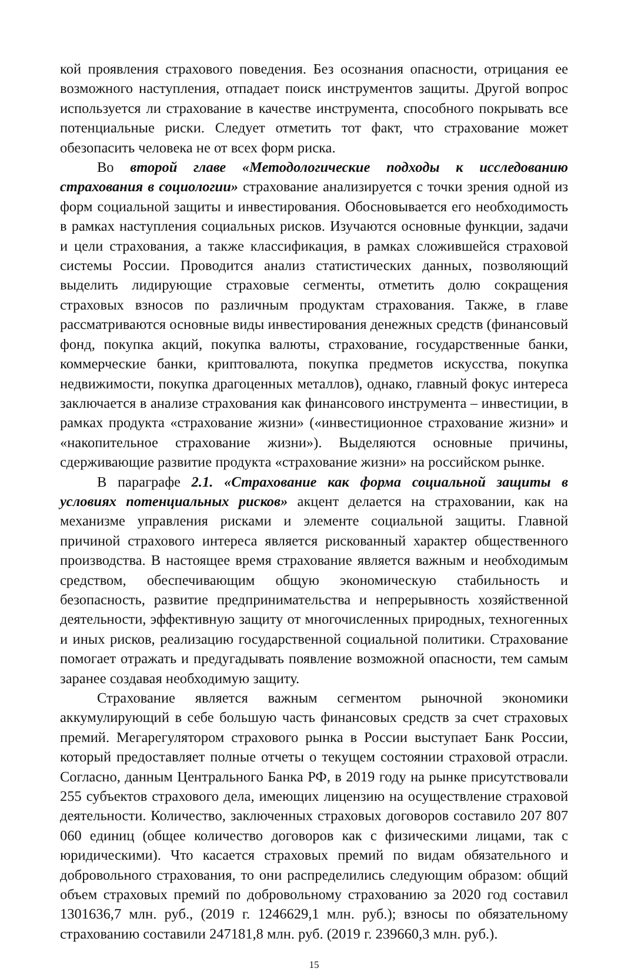кой проявления страхового поведения. Без осознания опасности, отрицания ее возможного наступления, отпадает поиск инструментов защиты. Другой вопрос используется ли страхование в качестве инструмента, способного покрывать все потенциальные риски. Следует отметить тот факт, что страхование может обезопасить человека не от всех форм риска.
Во второй главе «Методологические подходы к исследованию страхования в социологии» страхование анализируется с точки зрения одной из форм социальной защиты и инвестирования. Обосновывается его необходимость в рамках наступления социальных рисков. Изучаются основные функции, задачи и цели страхования, а также классификация, в рамках сложившейся страховой системы России. Проводится анализ статистических данных, позволяющий выделить лидирующие страховые сегменты, отметить долю сокращения страховых взносов по различным продуктам страхования. Также, в главе рассматриваются основные виды инвестирования денежных средств (финансовый фонд, покупка акций, покупка валюты, страхование, государственные банки, коммерческие банки, криптовалюта, покупка предметов искусства, покупка недвижимости, покупка драгоценных металлов), однако, главный фокус интереса заключается в анализе страхования как финансового инструмента – инвестиции, в рамках продукта «страхование жизни» («инвестиционное страхование жизни» и «накопительное страхование жизни»). Выделяются основные причины, сдерживающие развитие продукта «страхование жизни» на российском рынке.
В параграфе 2.1. «Страхование как форма социальной защиты в условиях потенциальных рисков» акцент делается на страховании, как на механизме управления рисками и элементе социальной защиты. Главной причиной страхового интереса является рискованный характер общественного производства. В настоящее время страхование является важным и необходимым средством, обеспечивающим общую экономическую стабильность и безопасность, развитие предпринимательства и непрерывность хозяйственной деятельности, эффективную защиту от многочисленных природных, техногенных и иных рисков, реализацию государственной социальной политики. Страхование помогает отражать и предугадывать появление возможной опасности, тем самым заранее создавая необходимую защиту.
Страхование является важным сегментом рыночной экономики аккумулирующий в себе большую часть финансовых средств за счет страховых премий. Мегарегулятором страхового рынка в России выступает Банк России, который предоставляет полные отчеты о текущем состоянии страховой отрасли. Согласно, данным Центрального Банка РФ, в 2019 году на рынке присутствовали 255 субъектов страхового дела, имеющих лицензию на осуществление страховой деятельности. Количество, заключенных страховых договоров составило 207 807 060 единиц (общее количество договоров как с физическими лицами, так с юридическими). Что касается страховых премий по видам обязательного и добровольного страхования, то они распределились следующим образом: общий объем страховых премий по добровольному страхованию за 2020 год составил 1301636,7 млн. руб., (2019 г. 1246629,1 млн. руб.); взносы по обязательному страхованию составили 247181,8 млн. руб. (2019 г. 239660,3 млн. руб.).
15